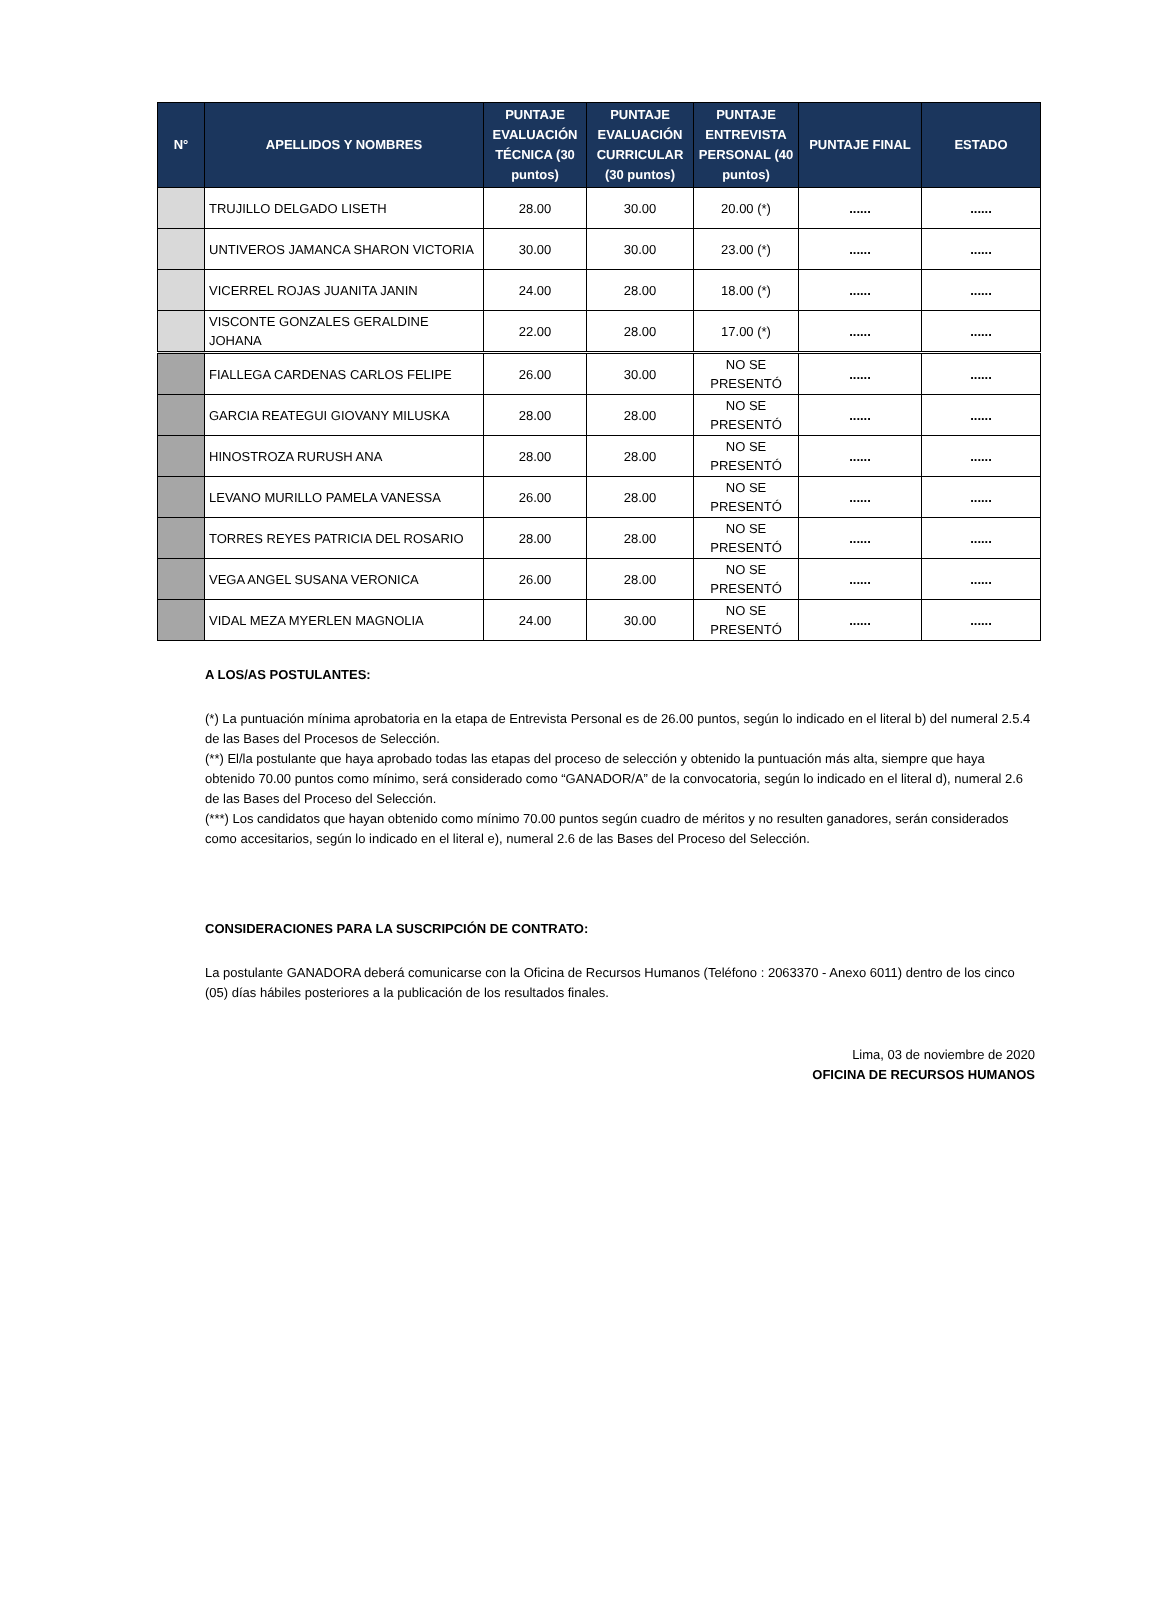| N° | APELLIDOS Y NOMBRES | PUNTAJE EVALUACIÓN TÉCNICA (30 puntos) | PUNTAJE EVALUACIÓN CURRICULAR (30 puntos) | PUNTAJE ENTREVISTA PERSONAL (40 puntos) | PUNTAJE FINAL | ESTADO |
| --- | --- | --- | --- | --- | --- | --- |
| | TRUJILLO DELGADO LISETH | 28.00 | 30.00 | 20.00 (*) | ...... | ...... |
| | UNTIVEROS JAMANCA SHARON VICTORIA | 30.00 | 30.00 | 23.00 (*) | ...... | ...... |
| | VICERREL ROJAS JUANITA JANIN | 24.00 | 28.00 | 18.00 (*) | ...... | ...... |
| | VISCONTE GONZALES GERALDINE JOHANA | 22.00 | 28.00 | 17.00 (*) | ...... | ...... |
| | FIALLEGA CARDENAS CARLOS FELIPE | 26.00 | 30.00 | NO SE PRESENTÓ | ...... | ...... |
| | GARCIA REATEGUI GIOVANY MILUSKA | 28.00 | 28.00 | NO SE PRESENTÓ | ...... | ...... |
| | HINOSTROZA RURUSH ANA | 28.00 | 28.00 | NO SE PRESENTÓ | ...... | ...... |
| | LEVANO MURILLO PAMELA VANESSA | 26.00 | 28.00 | NO SE PRESENTÓ | ...... | ...... |
| | TORRES REYES PATRICIA DEL ROSARIO | 28.00 | 28.00 | NO SE PRESENTÓ | ...... | ...... |
| | VEGA ANGEL SUSANA VERONICA | 26.00 | 28.00 | NO SE PRESENTÓ | ...... | ...... |
| | VIDAL MEZA MYERLEN MAGNOLIA | 24.00 | 30.00 | NO SE PRESENTÓ | ...... | ...... |
A LOS/AS POSTULANTES:
(*) La puntuación mínima aprobatoria en la etapa de Entrevista Personal es de 26.00 puntos, según lo indicado en el literal b) del numeral 2.5.4 de las Bases del Procesos de Selección.
(**) El/la postulante que haya aprobado todas las etapas del proceso de selección y obtenido la puntuación más alta, siempre que haya obtenido 70.00 puntos como mínimo, será considerado como “GANADOR/A” de la convocatoria, según lo indicado en el literal d), numeral 2.6 de las Bases del Proceso del Selección.
(***) Los candidatos que hayan obtenido como mínimo 70.00 puntos según cuadro de méritos y no resulten ganadores, serán considerados como accesitarios, según lo indicado en el literal e), numeral 2.6 de las Bases del Proceso del Selección.
CONSIDERACIONES PARA LA SUSCRIPCIÓN DE CONTRATO:
La postulante GANADORA deberá comunicarse con la Oficina de Recursos Humanos (Teléfono : 2063370 - Anexo 6011) dentro de los cinco (05) días hábiles posteriores a la publicación de los resultados finales.
Lima, 03 de noviembre de 2020
OFICINA DE RECURSOS HUMANOS